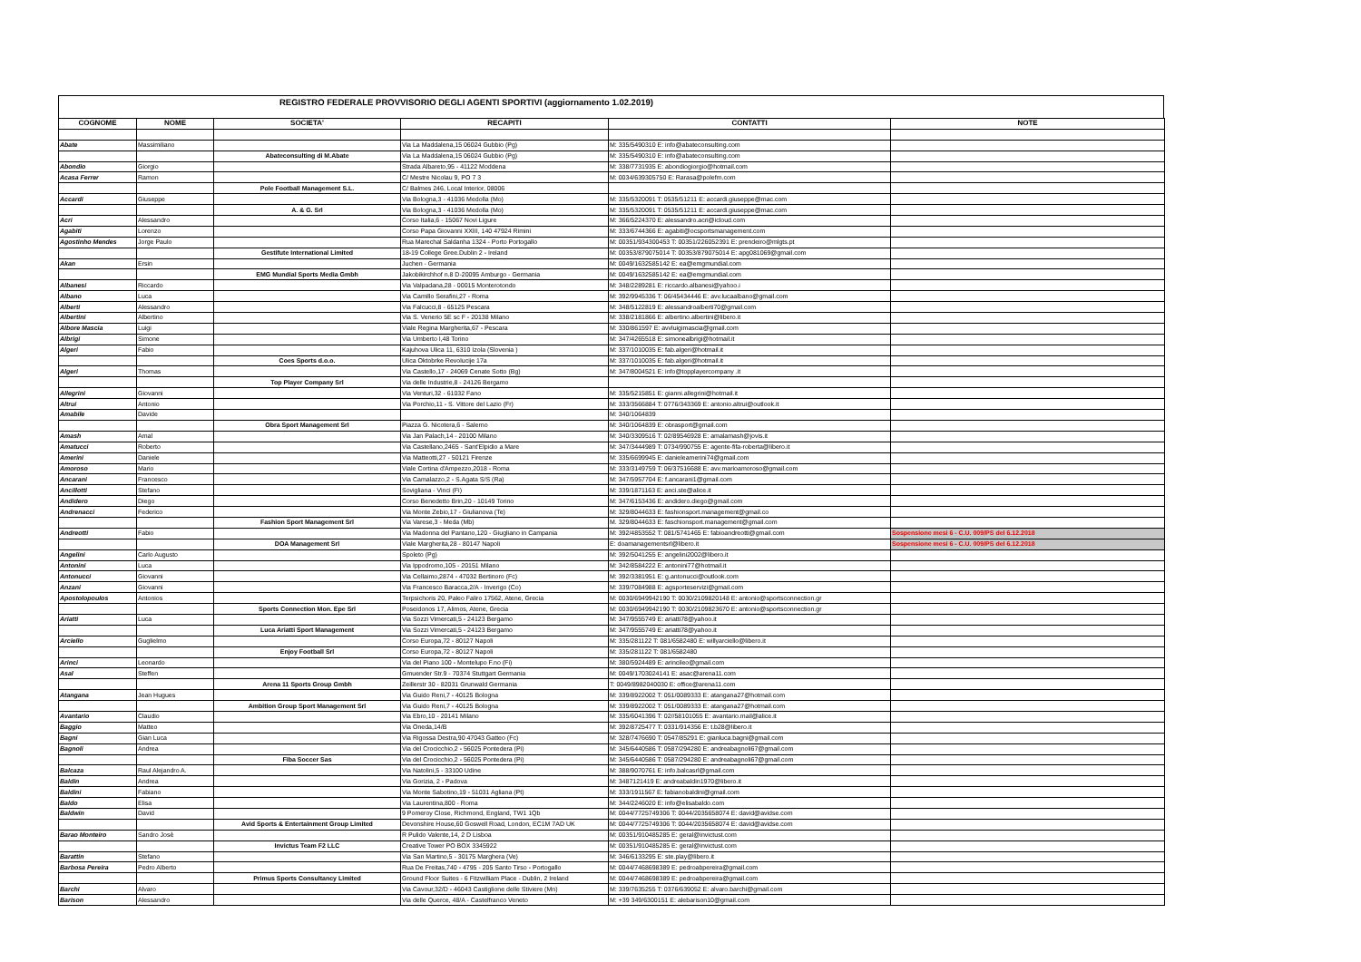REGISTRO FEDERALE PROVVISORIO DEGLI AGENTI SPORTIVI (aggiornamento 1.02.2019)
| COGNOME | NOME | SOCIETA' | RECAPITI | CONTATTI | NOTE |
| --- | --- | --- | --- | --- | --- |
| Abate | Massimiliano | | Via La Maddalena,15 06024 Gubbio (Pg) | M: 335/5490310 E: info@abateconsulting.com | |
| | | Abateconsulting di M.Abate | Via La Maddalena,15 06024 Gubbio (Pg) | M: 335/5490310 E: info@abateconsulting.com | |
| Abondio | Giorgio | | Strada Albareto,95 - 41122 Moddena | M: 338/7731935 E: abondiogiorgio@hotmail.com | |
| Acasa Ferrer | Ramon | | C/ Mestre Nicolau 9, PO 7 3 | M: 0034/639305750 E: Rarasa@polefm.com | |
| | | Pole Football Management S.L. | C/ Balmes 246, Local Interior, 08006 | | |
| Accardi | Giuseppe | | Via Bologna,3 - 41036 Medolla (Mo) | M: 335/5320091 T: 0535/51211 E: accardi.giuseppe@mac.com | |
| | | A. & G. Srl | Via Bologna,3 - 41036 Medolla (Mo) | M: 335/5320091 T: 0535/51211 E: accardi.giuseppe@mac.com | |
| Acri | Alessandro | | Corso Italia,6 - 15067 Novi Ligure | M: 366/5224370 E: alessandro.acri@icloud.com | |
| Agabiti | Lorenzo | | Corso Papa Giovanni XXIII, 140 47924 Rimini | M: 333/6744366 E: agabiti@ocsportsmanagement.com | |
| Agostinho Mendes | Jorge Paulo | | Rua Marechal Saldanha 1324 - Porto Portogallo | M: 00351/934300453 T: 00351/226052391 E: prendeiro@mlgts.pt | |
| | | Gestifute International Limited | 18-19 College Gree.Dublin 2 - Ireland | M: 00353/879075014 T: 00353/879075014 E: apg081069@gmail.com | |
| Akan | Ersin | | Juchen - Germania | M: 0049/1632585142 E: ea@emgmundial.com | |
| | | EMG Mundial Sports Media Gmbh | Jakobikirchhof n.8 D-20095 Amburgo - Germania | M: 0049/1632585142 E: ea@emgmundial.com | |
| Albanesi | Riccardo | | Via Valpadana,28 - 00015 Monterotondo | M: 348/2289281 E: riccardo.albanesi@yahoo.i | |
| Albano | Luca | | Via Camillo Serafini,27 - Roma | M: 392/9945336 T: 06/45434446 E: avv.lucaalbano@gmail.com | |
| Alberti | Alessandro | | Via Falcucci,8 - 65125 Pescara | M: 348/5122819 E: alessandroalberti70@gmail.com | |
| Albertini | Albertino | | Via S. Venerio 5E sc F - 20138 Milano | M: 338/2181866 E: albertino.albertini@libero.it | |
| Albore Mascia | Luigi | | Viale Regina Margherita,67 - Pescara | M: 330/861597 E: avvluigimascia@gmail.com | |
| Albrigi | Simone | | Via Umberto I,48 Torino | M: 347/4265518 E: simonealbrigi@hotmail.it | |
| Algeri | Fabio | | Kajuhova Ulica 11, 6310 Izola (Slovenia ) | M: 337/1010035 E: fab.algeri@hotmail.it | |
| | | Coes Sports d.o.o. | Ulica Oktobrke Revolucije 17a | M: 337/1010035 E: fab.algeri@hotmail.it | |
| Algeri | Thomas | | Via Castello,17 - 24069 Cenate Sotto (Bg) | M: 347/8004521 E: info@topplayercompany .it | |
| | | Top Player Company Srl | Via delle Industrie,8 - 24126 Bergamo | | |
| Allegrini | Giovanni | | Via Venturi,32 - 61032 Fano | M: 335/5215851 E: gianni.allegrini@hotmail.it | |
| Altrui | Antonio | | Via Porchio,11 - S. Vittore del Lazio (Fr) | M: 333/3566884 T: 0776/343369 E: antonio.altrui@outlook.it | |
| Amabile | Davide | | | M: 340/1064839 | |
| | | Obra Sport Management Srl | Piazza G. Nicotera,6 - Salerno | M: 340/1064839 E: obrasport@gmail.com | |
| Amash | Amal | | Via Jan Palach,14 - 20100 Milano | M: 340/3309516 T: 02/89546928 E: amalamash@jovis.it | |
| Amatucci | Roberto | | Via Castellano,2465 - Sant'Elpidio a Mare | M: 347/3444989 T: 0734/990755 E: agente-fifa-roberta@libero.it | |
| Amerini | Daniele | | Via Matteotti,27 - 50121 Firenze | M: 335/6699945 E: danieleamerini74@gmail.com | |
| Amoroso | Mario | | Viale Cortina d'Ampezzo,2018 - Roma | M: 333/3149759 T: 06/37516688 E: avv.marioamoroso@gmail.com | |
| Ancarani | Francesco | | Via Camalazzo,2 - S.Agata S/S (Ra) | M: 347/5957704 E: f.ancarani1@gmail.com | |
| Ancillotti | Stefano | | Sovigliana - Vinci (Fi) | M: 339/1871163 E: anci.ste@alice.it | |
| Andidero | Diego | | Corso Benedetto Brin,20 - 10149 Torino | M: 347/6153436 E: andidero.diego@gmail.com | |
| Andrenacci | Federico | | Via Monte Zebio,17 - Giulianova (Te) | M: 329/8044633 E: fashionsport.management@gmail.co | |
| | | Fashion Sport Management Srl | Via Varese,3 - Meda (Mb) | M. 329/8044633 E: faschionsport.management@gmail.com | |
| Andreotti | Fabio | | Via Madonna del Pantano,120 - Giugliano in Campania | M: 392/4853552 T: 081/5741465 E: fabioandreotti@gmail.com | Sospensione mesi 6 - C.U. 009/PS del 6.12.2018 |
| | | DOA Management Srl | Viale Margherita,28 - 80147 Napoli | E: doamanagementsrl@libero.it | Sospensione mesi 6 - C.U. 009/PS del 6.12.2018 |
| Angelini | Carlo Augusto | | Spoleto (Pg) | M: 392/5041255 E: angelini2002@libero.it | |
| Antonini | Luca | | Via Ippodromo,105 - 20151 Milano | M: 342/8584222 E: antonini77@hotmail.it | |
| Antonucci | Giovanni | | Via Cellaimo,2874 - 47032 Bertinoro (Fc) | M: 392/3381951 E: g.antonucci@outlook.com | |
| Anzani | Giovanni | | Via Francesco Baracca,2/A - Inverigo (Co) | M: 339/7084988 E: agsporteservizi@gmail.com | |
| Apostolopoulos | Antonios | | Terpsichoris 20, Paleo Faliro 17562, Atene, Grecia | M: 0030/6949942190 T: 0030/2109820148 E: antonio@sportsconnection.gr | |
| | | Sports Connection Mon. Epe Srl | Poseidonos 17, Alimos, Atene, Grecia | M: 0030/6949942190 T: 0030/2109823670 E: antonio@sportsconnection.gr | |
| Ariatti | Luca | | Via Sozzi Vimercati,5 - 24123 Bergamo | M: 347/9555749 E: ariatti78@yahoo.it | |
| | | Luca Ariatti Sport Management | Via Sozzi Vimercati,5 - 24123 Bergamo | M: 347/9555749 E: ariatti78@yahoo.it | |
| Arciello | Guglielmo | | Corso Europa,72 - 80127 Napoli | M: 335/281122 T: 081/6582480 E: willyarciello@libero.it | |
| | | Enjoy Football Srl | Corso Europa,72 - 80127 Napoli | M: 335/281122 T: 081/6582480 | |
| Arinci | Leonardo | | Via del Piano 100 - Montelupo F.no (Fi) | M: 380/5924489 E: arincileo@gmail.com | |
| Asal | Steffen | | Gmuender Str.9 - 70374 Stuttgart Germania | M: 0049/1703024141 E: asac@arena11.com | |
| | | Arena 11 Sports Group Gmbh | Zeillerstr 30 - 82031 Grunwald Germania | T: 0049/8982040030 E: office@arena11.com | |
| Atangana | Jean Hugues | | Via Guido Reni,7 - 40125 Bologna | M: 339/8922002 T: 051/0089333 E: atangana27@hotmail.com | |
| | | Ambition Group Sport Management Srl | Via Guido Reni,7 - 40125 Bologna | M: 339/8922002 T: 051/0089333 E: atangana27@hotmail.com | |
| Avantario | Claudio | | Via Ebro,10 - 20141 Milano | M: 335/6041396 T: 02//58101055 E: avantario.mail@alice.it | |
| Baggio | Matteo | | Via Oneda,14/B | M: 392/8725477 T: 0331/914356 E: t.b28@libero.it | |
| Bagni | Gian Luca | | Via Rigossa Destra,90 47043 Gatteo (Fc) | M: 328/7476690 T: 0547/85291 E: gianluca.bagni@gmail.com | |
| Bagnoli | Andrea | | Via del Crocicchio,2 - 56025 Pontedera (Pi) | M: 345/6440586 T: 0587/294280 E: andreabagnoli67@gmail.com | |
| | | Fiba Soccer Sas | Via del Crocicchio,2 - 56025 Pontedera (Pi) | M: 345/6440586 T: 0587/294280 E: andreabagnoli67@gmail.com | |
| Balcaza | Raul Alejandro A. | | Via Natolini,5 - 33100 Udine | M: 388/9070761 E: info.balcasrl@gmail.com | |
| Baldin | Andrea | | Via Gorizia, 2 - Padova | M: 3487121419 E: andreabaldin1970@libero.it | |
| Baldini | Fabiano | | Via Monte Sabotino,19 - 51031 Agliana (Pt) | M: 333/1911567 E: fabianobaldini@gmail.com | |
| Baldo | Elisa | | Via Laurentina,800 - Roma | M: 344/2246020 E: info@elisabaldo.com | |
| Baldwin | David | | 9 Pomeroy Close, Richmond, England, TW1 1Qb | M: 0044/7725749306 T: 0044/2035658074 E: david@avidse.com | |
| | | Avid Sports & Entertainment Group Limited | Devonshire House,60 Goswell Road, London, EC1M 7AD UK | M: 0044/7725749306 T: 0044/2035658074 E: david@avidse.com | |
| Barao Monteiro | Sandro Josè | | R Pulido Valente,14, 2 D Lisboa | M: 00351/910485285 E: geral@invictust.com | |
| | | Invictus Team F2 LLC | Creative Tower PO BOX 3345922 | M: 00351/910485285 E: geral@invictust.com | |
| Barattin | Stefano | | Via San Martino,5 - 30175 Marghera (Ve) | M: 346/6133295 E: ste.play@libero.it | |
| Barbosa Pereira | Pedro Alberto | | Rua De Freitas,740 - 4795 - 205 Santo Tirso - Portogallo | M: 0044/7468698389 E: pedroabpereira@gmail.com | |
| | | Primus Sports Consultancy Limited | Ground Floor Suites - 6 Fitzwilliam Place - Dublin, 2 Ireland | M: 0044/7468698389 E: pedroabpereira@gmail.com | |
| Barchi | Alvaro | | Via Cavour,32/D - 46043 Castiglione delle Stiviere (Mn) | M: 339/7635255 T: 0376/639052 E: alvaro.barchi@gmail.com | |
| Barison | Alessandro | | Via delle Querce, 48/A - Castelfranco Veneto | M: +39 349/6300151 E: alebarison10@gmail.com | |